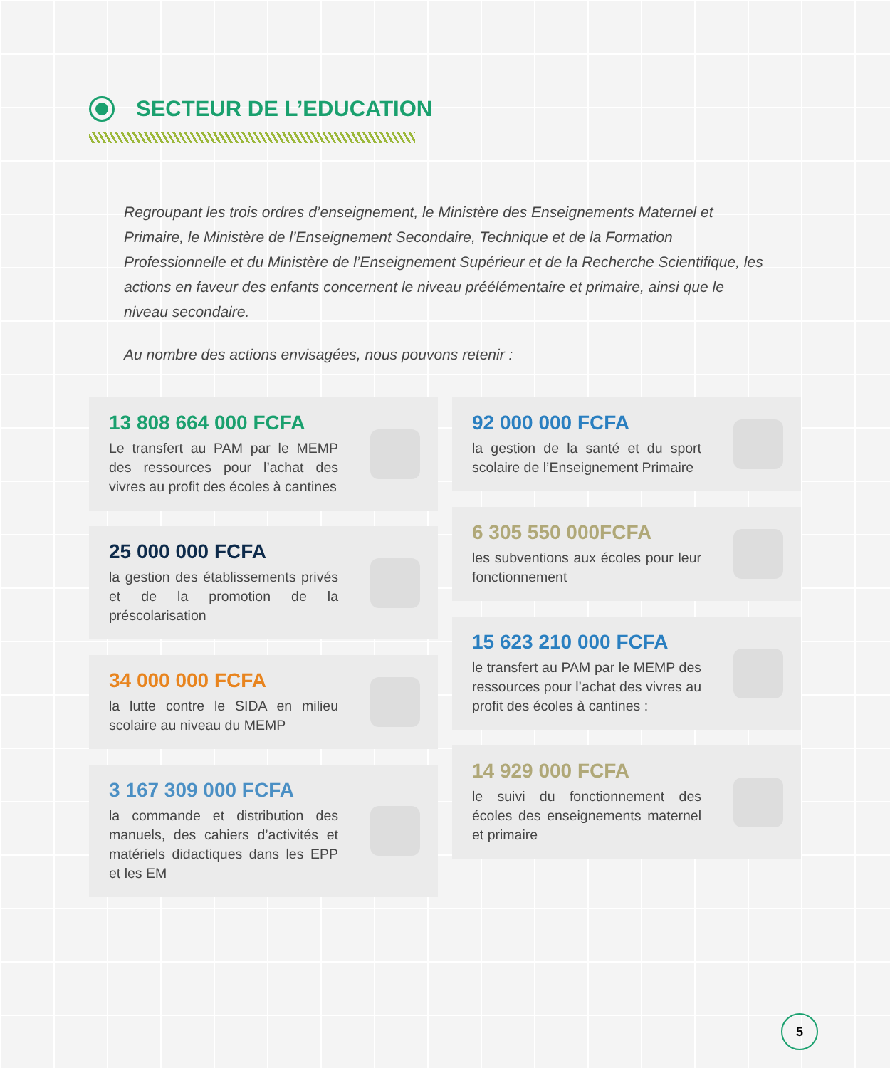SECTEUR DE L’EDUCATION
Regroupant les trois ordres d’enseignement, le Ministère des Enseignements Maternel et Primaire, le Ministère de l’Enseignement Secondaire, Technique et de la Formation Professionnelle et du Ministère de l’Enseignement Supérieur et de la Recherche Scientifique, les actions en faveur des enfants concernent le niveau préélémentaire et primaire, ainsi que le niveau secondaire.
Au nombre des actions envisagées, nous pouvons retenir :
13 808 664 000 FCFA
Le transfert au PAM par le MEMP des ressources pour l’achat des vivres au profit des écoles à cantines
25 000 000 FCFA
la gestion des établissements privés et de la promotion de la préscolarisation
34 000 000 FCFA
la lutte contre le SIDA en milieu scolaire au niveau du MEMP
3 167 309 000 FCFA
la commande et distribution des manuels, des cahiers d’activités et matériels didactiques dans les EPP et les EM
92 000 000 FCFA
la gestion de la santé et du sport scolaire de l’Enseignement Primaire
6 305 550 000FCFA
les subventions aux écoles pour leur fonctionnement
15 623 210 000 FCFA
le transfert au PAM par le MEMP des ressources pour l’achat des vivres au profit des écoles à cantines :
14 929 000 FCFA
le suivi du fonctionnement des écoles des enseignements maternel et primaire
5